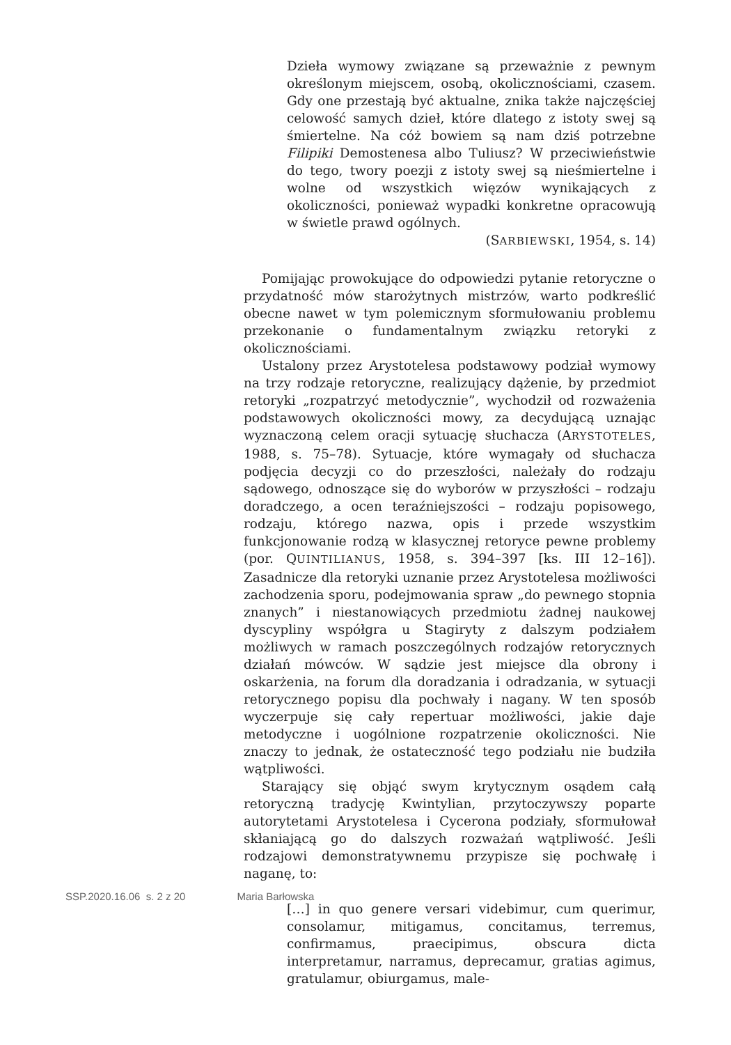Dzieła wymowy związane są przeważnie z pewnym określonym miejscem, osobą, okolicznościami, czasem. Gdy one przestają być aktualne, znika także najczęściej celowość samych dzieł, które dlatego z istoty swej są śmiertelne. Na cóż bowiem są nam dziś potrzebne Filipiki Demostenesa albo Tuliusz? W przeciwieństwie do tego, twory poezji z istoty swej są nieśmiertelne i wolne od wszystkich więzów wynikających z okoliczności, ponieważ wypadki konkretne opracowują w świetle prawd ogólnych.
(SARBIEWSKI, 1954, s. 14)
Pomijając prowokujące do odpowiedzi pytanie retoryczne o przydatność mów starożytnych mistrzów, warto podkreślić obecne nawet w tym polemicznym sformułowaniu problemu przekonanie o fundamentalnym związku retoryki z okolicznościami.
Ustalony przez Arystotelesa podstawowy podział wymowy na trzy rodzaje retoryczne, realizujący dążenie, by przedmiot retoryki „rozpatrzyć metodycznie”, wychodził od rozważenia podstawowych okoliczności mowy, za decydującą uznając wyznaczoną celem oracji sytuację słuchacza (ARYSTOTELES, 1988, s. 75–78). Sytuacje, które wymagały od słuchacza podjęcia decyzji co do przeszłości, należały do rodzaju sądowego, odnoszące się do wyborów w przyszłości – rodzaju doradczego, a ocen teraźniejszości – rodzaju popisowego, rodzaju, którego nazwa, opis i przede wszystkim funkcjonowanie rodzą w klasycznej retoryce pewne problemy (por. QUINTILIANUS, 1958, s. 394–397 [ks. III 12–16]). Zasadnicze dla retoryki uznanie przez Arystotelesa możliwości zachodzenia sporu, podejmowania spraw „do pewnego stopnia znanych” i niestanowiących przedmiotu żadnej naukowej dyscypliny współgra u Stagiryty z dalszym podziałem możliwych w ramach poszczególnych rodzajów retorycznych działań mówców. W sądzie jest miejsce dla obrony i oskarżenia, na forum dla doradzania i odradzania, w sytuacji retorycznego popisu dla pochwały i nagany. W ten sposób wyczerpuje się cały repertuar możliwości, jakie daje metodyczne i uogólnione rozpatrzenie okoliczności. Nie znaczy to jednak, że ostateczność tego podziału nie budziła wątpliwości.
Starający się objąć swym krytycznym osądem całą retoryczną tradycję Kwintylian, przytoczywszy poparte autorytetami Arystotelesa i Cycerona podziały, sformułował skłaniającą go do dalszych rozważań wątpliwość. Jeśli rodzajowi demonstratywnemu przypisze się pochwałę i naganę, to:
[…] in quo genere versari videbimur, cum querimur, consolamur, mitigamus, concitamus, terremus, confirmamus, praecipimus, obscura dicta interpretamur, narramus, deprecamur, gratias agimus, gratulamur, obiurgamus, male-
SSP.2020.16.06 s. 2 z 20 Maria Barłowska